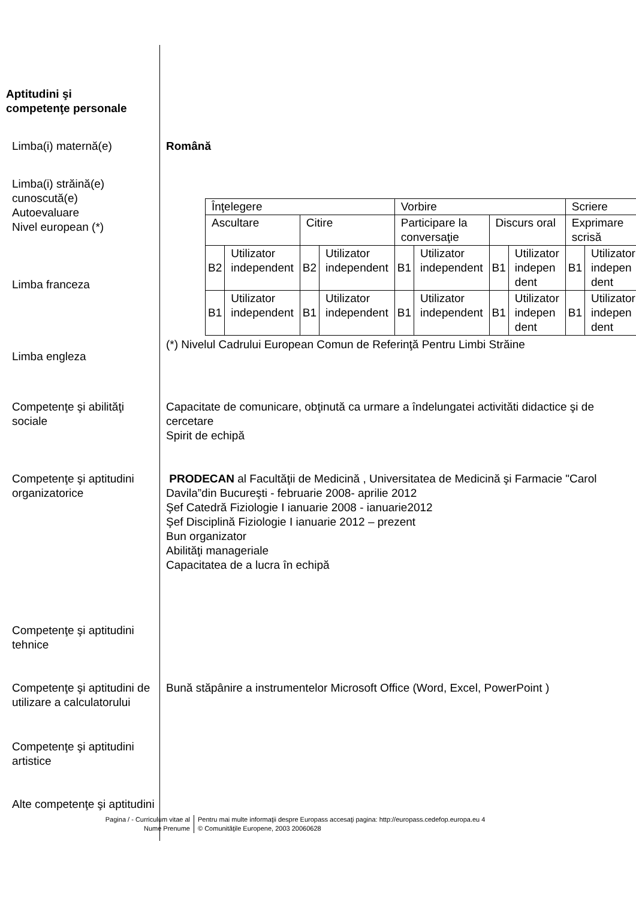Aptitudini şi
competenţe personale
Limba(i) maternă(e) Română
Limba(i) străină(e) cunoscută(e)
Autoevaluare
Nivel european (*)
Limba franceza
Limba engleza
| Înţelegere | | | | Vorbire | | | | Scriere | |
| Ascultare | | Citire | | Participare la conversaţie | | Discurs oral | | Exprimare scrisă | |
| B2 | Utilizator independent | B2 | Utilizator independent | B1 | Utilizator independent | B1 | Utilizator indepen dent | B1 | Utilizator indepen dent |
| B1 | Utilizator independent | B1 | Utilizator independent | B1 | Utilizator independent | B1 | Utilizator indepen dent | B1 | Utilizator indepen dent |
(*) Nivelul Cadrului European Comun de Referinţă Pentru Limbi Străine
Competenţe şi abilităţi sociale
Capacitate de comunicare, obţinută ca urmare a îndelungatei activităti didactice şi de cercetare
Spirit de echipă
Competenţe şi aptitudini organizatorice
PRODECAN al Facultăţii de Medicină , Universitatea de Medicină şi Farmacie "Carol Davila”din Bucureşti - februarie 2008- aprilie 2012
Şef Catedră Fiziologie I ianuarie 2008 - ianuarie2012
Şef Disciplină Fiziologie I ianuarie 2012 – prezent
Bun organizator
Abilităţi manageriale
Capacitatea de a lucra în echipă
Competenţe şi aptitudini tehnice
Competenţe şi aptitudini de utilizare a calculatorului
Bună stăpânire a instrumentelor Microsoft Office (Word, Excel, PowerPoint )
Competenţe şi aptitudini artistice
Alte competenţe şi aptitudini
Pagina / - Curriculum vitae al
Nume Prenume
Pentru mai multe informaţii despre Europass accesaţi pagina: http://europass.cedefop.europa.eu 4
© Comunităţile Europene, 2003 20060628